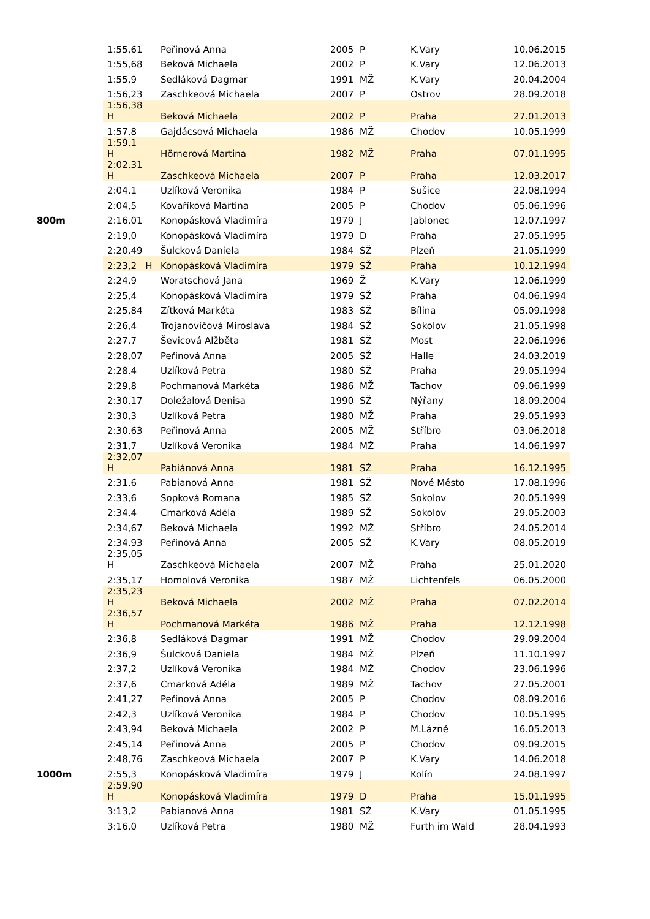| | 1:55,61 | Peřinová Anna | 2005 | P | K.Vary | 10.06.2015 |
| | 1:55,68 | Beková Michaela | 2002 | P | K.Vary | 12.06.2013 |
| | 1:55,9 | Sedláková Dagmar | 1991 | MŽ | K.Vary | 20.04.2004 |
| | 1:56,23 | Zaschkeová Michaela | 2007 | P | Ostrov | 28.09.2018 |
| | 1:56,38 H | Beková Michaela | 2002 | P | Praha | 27.01.2013 |
| | 1:57,8 | Gajdácsová Michaela | 1986 | MŽ | Chodov | 10.05.1999 |
| | 1:59,1 H | Hörnerová Martina | 1982 | MŽ | Praha | 07.01.1995 |
| | 2:02,31 H | Zaschkeová Michaela | 2007 | P | Praha | 12.03.2017 |
| | 2:04,1 | Uzlíková Veronika | 1984 | P | Sušice | 22.08.1994 |
| | 2:04,5 | Kovaříková Martina | 2005 | P | Chodov | 05.06.1996 |
| 800m | 2:16,01 | Konopásková Vladimíra | 1979 | J | Jablonec | 12.07.1997 |
| | 2:19,0 | Konopásková Vladimíra | 1979 | D | Praha | 27.05.1995 |
| | 2:20,49 | Šulcková Daniela | 1984 | SŽ | Plzeň | 21.05.1999 |
| | 2:23,2 H | Konopásková Vladimíra | 1979 | SŽ | Praha | 10.12.1994 |
| | 2:24,9 | Woratschová Jana | 1969 | Ž | K.Vary | 12.06.1999 |
| | 2:25,4 | Konopásková Vladimíra | 1979 | SŽ | Praha | 04.06.1994 |
| | 2:25,84 | Zítková Markéta | 1983 | SŽ | Bílina | 05.09.1998 |
| | 2:26,4 | Trojanovičová Miroslava | 1984 | SŽ | Sokolov | 21.05.1998 |
| | 2:27,7 | Ševicová Alžběta | 1981 | SŽ | Most | 22.06.1996 |
| | 2:28,07 | Peřinová Anna | 2005 | SŽ | Halle | 24.03.2019 |
| | 2:28,4 | Uzlíková Petra | 1980 | SŽ | Praha | 29.05.1994 |
| | 2:29,8 | Pochmanová Markéta | 1986 | MŽ | Tachov | 09.06.1999 |
| | 2:30,17 | Doležalová Denisa | 1990 | SŽ | Nýřany | 18.09.2004 |
| | 2:30,3 | Uzlíková Petra | 1980 | MŽ | Praha | 29.05.1993 |
| | 2:30,63 | Peřinová Anna | 2005 | MŽ | Stříbro | 03.06.2018 |
| | 2:31,7 | Uzlíková Veronika | 1984 | MŽ | Praha | 14.06.1997 |
| | 2:32,07 H | Pabiánová Anna | 1981 | SŽ | Praha | 16.12.1995 |
| | 2:31,6 | Pabianová Anna | 1981 | SŽ | Nové Město | 17.08.1996 |
| | 2:33,6 | Sopková Romana | 1985 | SŽ | Sokolov | 20.05.1999 |
| | 2:34,4 | Cmarková Adéla | 1989 | SŽ | Sokolov | 29.05.2003 |
| | 2:34,67 | Beková Michaela | 1992 | MŽ | Stříbro | 24.05.2014 |
| | 2:34,93 | Peřinová Anna | 2005 | SŽ | K.Vary | 08.05.2019 |
| | 2:35,05 H | Zaschkeová Michaela | 2007 | MŽ | Praha | 25.01.2020 |
| | 2:35,17 | Homolová Veronika | 1987 | MŽ | Lichtenfels | 06.05.2000 |
| | 2:35,23 H | Beková Michaela | 2002 | MŽ | Praha | 07.02.2014 |
| | 2:36,57 H | Pochmanová Markéta | 1986 | MŽ | Praha | 12.12.1998 |
| | 2:36,8 | Sedláková Dagmar | 1991 | MŽ | Chodov | 29.09.2004 |
| | 2:36,9 | Šulcková Daniela | 1984 | MŽ | Plzeň | 11.10.1997 |
| | 2:37,2 | Uzlíková Veronika | 1984 | MŽ | Chodov | 23.06.1996 |
| | 2:37,6 | Cmarková Adéla | 1989 | MŽ | Tachov | 27.05.2001 |
| | 2:41,27 | Peřinová Anna | 2005 | P | Chodov | 08.09.2016 |
| | 2:42,3 | Uzlíková Veronika | 1984 | P | Chodov | 10.05.1995 |
| | 2:43,94 | Beková Michaela | 2002 | P | M.Lázně | 16.05.2013 |
| | 2:45,14 | Peřinová Anna | 2005 | P | Chodov | 09.09.2015 |
| | 2:48,76 | Zaschkeová Michaela | 2007 | P | K.Vary | 14.06.2018 |
| 1000m | 2:55,3 | Konopásková Vladimíra | 1979 | J | Kolín | 24.08.1997 |
| | 2:59,90 H | Konopásková Vladimíra | 1979 | D | Praha | 15.01.1995 |
| | 3:13,2 | Pabianová Anna | 1981 | SŽ | K.Vary | 01.05.1995 |
| | 3:16,0 | Uzlíková Petra | 1980 | MŽ | Furth im Wald | 28.04.1993 |